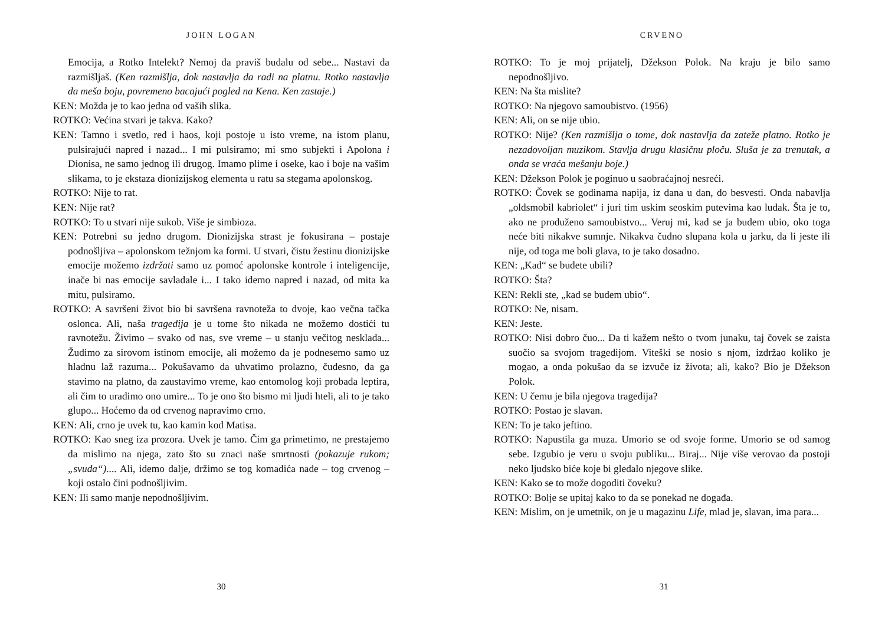JOHN LOGAN
Emocija, a Rotko Intelekt? Nemoj da praviš budalu od sebe... Nastavi da razmišljaš. (Ken razmišlja, dok nastavlja da radi na platnu. Rotko nastavlja da meša boju, povremeno bacajući pogled na Kena. Ken zastaje.)
KEN: Možda je to kao jedna od vaših slika.
ROTKO: Većina stvari je takva. Kako?
KEN: Tamno i svetlo, red i haos, koji postoje u isto vreme, na istom planu, pulsirajući napred i nazad... I mi pulsiramo; mi smo subjekti i Apolona i Dionisa, ne samo jednog ili drugog. Imamo plime i oseke, kao i boje na vašim slikama, to je ekstaza dionizijskog elementa u ratu sa stegama apolonskog.
ROTKO: Nije to rat.
KEN: Nije rat?
ROTKO: To u stvari nije sukob. Više je simbioza.
KEN: Potrebni su jedno drugom. Dionizijska strast je fokusirana – postaje podnošljiva – apolonskom težnjom ka formi. U stvari, čistu žestinu dionizijske emocije možemo izdržati samo uz pomoć apolonske kontrole i inteligencije, inače bi nas emocije savladale i... I tako idemo napred i nazad, od mita ka mitu, pulsiramo.
ROTKO: A savršeni život bio bi savršena ravnoteža to dvoje, kao večna tačka oslonca. Ali, naša tragedija je u tome što nikada ne možemo dostići tu ravnotežu. Živimo – svako od nas, sve vreme – u stanju večitog nesklada... Žudimo za sirovom istinom emocije, ali možemo da je podnesemo samo uz hladnu laž razuma... Pokušavamo da uhvatimo prolazno, čudesno, da ga stavimo na platno, da zaustavimo vreme, kao entomolog koji probada leptira, ali čim to uradimo ono umire... To je ono što bismo mi ljudi hteli, ali to je tako glupo... Hoćemo da od crvenog napravimo crno.
KEN: Ali, crno je uvek tu, kao kamin kod Matisa.
ROTKO: Kao sneg iza prozora. Uvek je tamo. Čim ga primetimo, ne prestajemo da mislimo na njega, zato što su znaci naše smrtnosti (pokazuje rukom; „svuda“).... Ali, idemo dalje, držimo se tog komadića nade – tog crvenog – koji ostalo čini podnošljivim.
KEN: Ili samo manje nepodnošljivim.
30
CRVENO
ROTKO: To je moj prijatelj, Džekson Polok. Na kraju je bilo samo nepodnošljivo.
KEN: Na šta mislite?
ROTKO: Na njegovo samoubistvo. (1956)
KEN: Ali, on se nije ubio.
ROTKO: Nije? (Ken razmišlja o tome, dok nastavlja da zateže platno. Rotko je nezadovoljan muzikom. Stavlja drugu klasičnu ploču. Sluša je za trenutak, a onda se vraća mešanju boje.)
KEN: Džekson Polok je poginuo u saobraćajnoj nesreći.
ROTKO: Čovek se godinama napija, iz dana u dan, do besvesti. Onda nabavlja „oldsmobil kabriolet“ i juri tim uskim seoskim putevima kao ludak. Šta je to, ako ne produženo samoubistvo... Veruj mi, kad se ja budem ubio, oko toga neće biti nikakve sumnje. Nikakva čudno slupana kola u jarku, da li jeste ili nije, od toga me boli glava, to je tako dosadno.
KEN: „Kad“ se budete ubili?
ROTKO: Šta?
KEN: Rekli ste, „kad se budem ubio“.
ROTKO: Ne, nisam.
KEN: Jeste.
ROTKO: Nisi dobro čuo... Da ti kažem nešto o tvom junaku, taj čovek se zaista suočio sa svojom tragedijom. Viteški se nosio s njom, izdržao koliko je mogao, a onda pokušao da se izvuče iz života; ali, kako? Bio je Džekson Polok.
KEN: U čemu je bila njegova tragedija?
ROTKO: Postao je slavan.
KEN: To je tako jeftino.
ROTKO: Napustila ga muza. Umorio se od svoje forme. Umorio se od samog sebe. Izgubio je veru u svoju publiku... Biraj... Nije više verovao da postoji neko ljudsko biće koje bi gledalo njegove slike.
KEN: Kako se to može dogoditi čoveku?
ROTKO: Bolje se upitaj kako to da se ponekad ne događa.
KEN: Mislim, on je umetnik, on je u magazinu Life, mlad je, slavan, ima para...
31